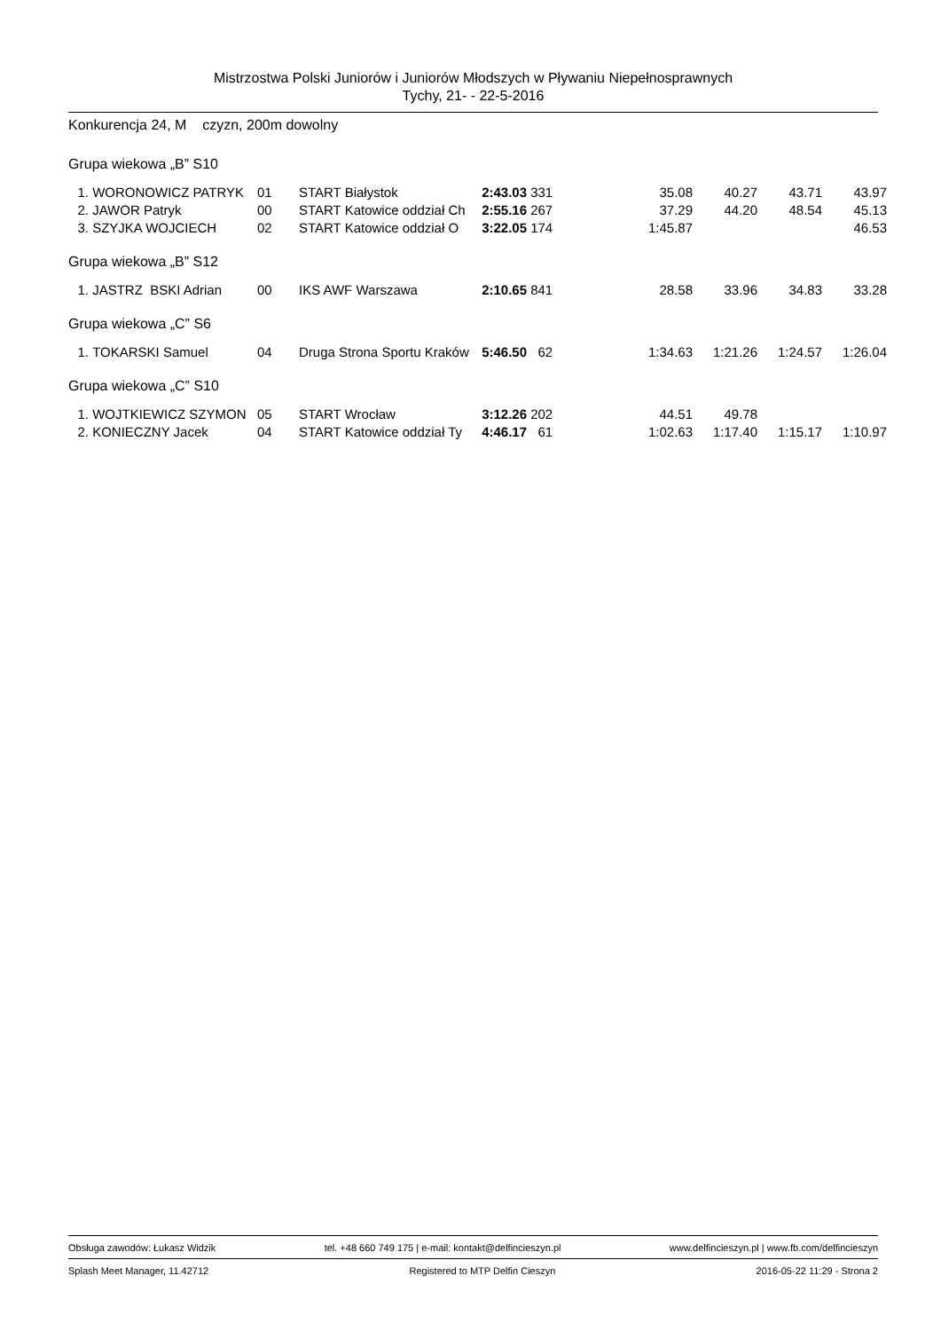Mistrzostwa Polski Juniorów i Juniorów Młodszych w Pływaniu Niepełnosprawnych
Tychy, 21- - 22-5-2016
Konkurencja 24, M czyzn, 200m dowolny
Grupa wiekowa „B” S10
| 1. | WORONOWICZ PATRYK | 01 | START Białystok | 2:43.03 | 331 | 35.08 | 40.27 | 43.71 | 43.97 |
| 2. | JAWOR Patryk | 00 | START Katowice oddział Ch | 2:55.16 | 267 | 37.29 | 44.20 | 48.54 | 45.13 |
| 3. | SZYJKA WOJCIECH | 02 | START Katowice oddział O | 3:22.05 | 174 | 1:45.87 | | | 46.53 |
Grupa wiekowa „B” S12
| 1. | JASTRZ BSKI Adrian | 00 | IKS AWF Warszawa | 2:10.65 | 841 | 28.58 | 33.96 | 34.83 | 33.28 |
Grupa wiekowa „C” S6
| 1. | TOKARSKI Samuel | 04 | Druga Strona Sportu Kraków | 5:46.50 | 62 | 1:34.63 | 1:21.26 | 1:24.57 | 1:26.04 |
Grupa wiekowa „C” S10
| 1. | WOJTKIEWICZ SZYMON | 05 | START Wrocław | 3:12.26 | 202 | 44.51 | 49.78 | | |
| 2. | KONIECZNY Jacek | 04 | START Katowice oddział Ty | 4:46.17 | 61 | 1:02.63 | 1:17.40 | 1:15.17 | 1:10.97 |
Obsługa zawodów: Łukasz Widzik tel. +48 660 749 175 | e-mail: kontakt@delfincieszyn.pl www.delfincieszyn.pl | www.fb.com/delfincieszyn
Splash Meet Manager, 11.42712 Registered to MTP Delfin Cieszyn 2016-05-22 11:29 - Strona 2